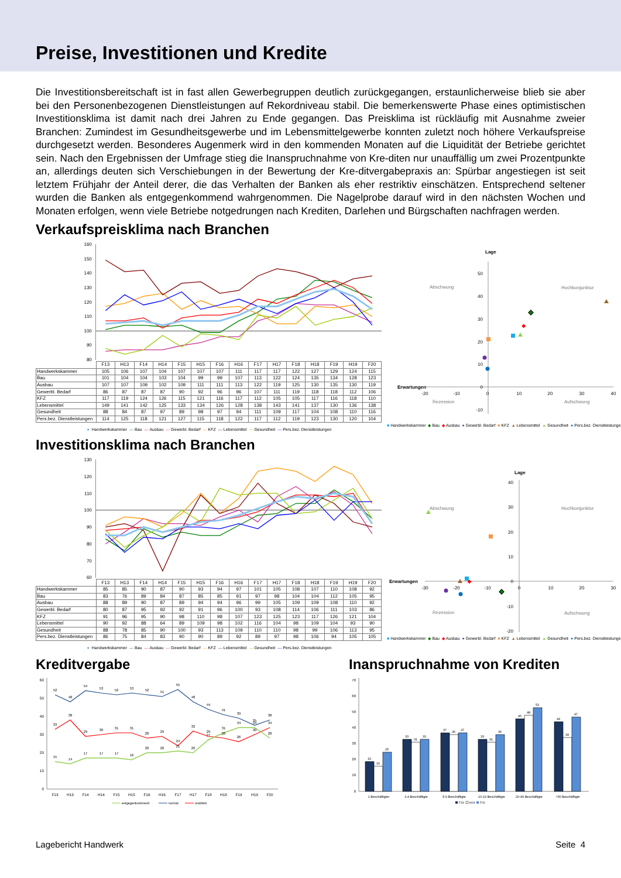Preise, Investitionen und Kredite
Die Investitionsbereitschaft ist in fast allen Gewerbegruppen deutlich zurückgegangen, erstaunlicherweise blieb sie aber bei den Personenbezogenen Dienstleistungen auf Rekordniveau stabil. Die bemerkenswerte Phase eines optimistischen Investitionsklima ist damit nach drei Jahren zu Ende gegangen. Das Preisklima ist rückläufig mit Ausnahme zweier Branchen: Zumindest im Gesundheitsgewerbe und im Lebensmittelgewerbe konnten zuletzt noch höhere Verkaufspreise durchgesetzt werden. Besonderes Augenmerk wird in den kommenden Monaten auf die Liquidität der Betriebe gerichtet sein. Nach den Ergebnissen der Umfrage stieg die Inanspruchnahme von Kre-diten nur unauffällig um zwei Prozentpunkte an, allerdings deuten sich Verschiebungen in der Bewertung der Kre-ditvergabepraxis an: Spürbar angestiegen ist seit letztem Frühjahr der Anteil derer, die das Verhalten der Banken als eher restriktiv einschätzen. Entsprechend seltener wurden die Banken als entgegenkommend wahrgenommen. Die Nagelprobe darauf wird in den nächsten Wochen und Monaten erfolgen, wenn viele Betriebe notgedrungen nach Krediten, Darlehen und Bürgschaften nachfragen werden.
Verkaufspreisklima nach Branchen
160
150
140
130
120
110
100
90
80
| | F13 | H13 | F14 | H14 | F15 | H15 | F16 | H16 | F17 | H17 | F18 | H18 | F19 | H19 | F20 |
| --- | --- | --- | --- | --- | --- | --- | --- | --- | --- | --- | --- | --- | --- | --- | --- |
| Handwerkskammer | 105 | 106 | 107 | 104 | 107 | 107 | 107 | 111 | 117 | 117 | 122 | 127 | 129 | 124 | 115 |
| Bau | 101 | 104 | 104 | 103 | 104 | 99 | 99 | 107 | 113 | 122 | 124 | 135 | 134 | 128 | 123 |
| Ausbau | 107 | 107 | 109 | 102 | 109 | 111 | 111 | 113 | 122 | 119 | 125 | 130 | 135 | 130 | 119 |
| Gewerbl. Bedarf | 86 | 87 | 87 | 87 | 90 | 92 | 96 | 96 | 107 | 111 | 119 | 118 | 118 | 112 | 106 |
| KFZ | 117 | 119 | 124 | 126 | 115 | 121 | 116 | 117 | 112 | 105 | 105 | 117 | 116 | 118 | 110 |
| Lebensmittel | 149 | 141 | 142 | 125 | 133 | 134 | 126 | 128 | 138 | 143 | 141 | 137 | 130 | 136 | 138 |
| Gesundheit | 88 | 84 | 87 | 97 | 89 | 98 | 97 | 94 | 111 | 109 | 117 | 104 | 108 | 110 | 116 |
| Pers.bez. Dienstleistungen | 114 | 125 | 118 | 121 | 127 | 115 | 118 | 122 | 117 | 112 | 119 | 123 | 130 | 120 | 104 |
● Handwerkskammer —Bau —Ausbau —Gewerbl. Bedarf —KFZ —Lebensmittel —Gesundheit —Pers.bez. Dienstleistungen
Lage
Erwartungen
Abschwung
Hochkonjunktur
Rezession
Aufschwung
50
40
30
20
10
0
-10
-20
-10
0
10
20
30
40
■Handwerkskammer ◆Bau ◆Ausbau ●Gewerbl. Bedarf ■KFZ ▲Lebensmittel ▲Gesundheit ●Pers.bez. Dienstleistungen
Investitionsklima nach Branchen
130
120
110
100
90
80
70
60
| | F13 | H13 | F14 | H14 | F15 | H15 | F16 | H16 | F17 | H17 | F18 | H18 | F19 | H19 | F20 |
| --- | --- | --- | --- | --- | --- | --- | --- | --- | --- | --- | --- | --- | --- | --- | --- |
| Handwerkskammer | 85 | 85 | 90 | 87 | 90 | 93 | 94 | 97 | 101 | 105 | 108 | 107 | 110 | 108 | 92 |
| Bau | 83 | 76 | 89 | 84 | 87 | 85 | 85 | 91 | 97 | 98 | 104 | 104 | 112 | 105 | 95 |
| Ausbau | 88 | 89 | 90 | 87 | 89 | 94 | 94 | 96 | 99 | 105 | 109 | 109 | 108 | 110 | 92 |
| Gewerbl. Bedarf | 80 | 87 | 95 | 92 | 92 | 91 | 96 | 100 | 93 | 108 | 114 | 106 | 111 | 103 | 86 |
| KFZ | 91 | 96 | 95 | 90 | 98 | 110 | 98 | 107 | 123 | 125 | 123 | 117 | 126 | 121 | 104 |
| Lebensmittel | 90 | 92 | 88 | 64 | 89 | 109 | 98 | 102 | 116 | 104 | 98 | 109 | 104 | 93 | 90 |
| Gesundheit | 88 | 78 | 85 | 90 | 100 | 93 | 113 | 109 | 110 | 110 | 98 | 99 | 106 | 113 | 95 |
| Pers.bez. Dienstleistungen | 86 | 75 | 84 | 83 | 90 | 90 | 89 | 92 | 89 | 97 | 98 | 106 | 94 | 105 | 105 |
● Handwerkskammer —Bau —Ausbau —Gewerbl. Bedarf —KFZ —Lebensmittel —Gesundheit —Pers.bez. Dienstleistungen
Lage
Erwartungen
Abschwung
Hochkonjunktur
Rezession
Aufschwung
40
30
20
10
0
-10
-20
-30
-20
-10
0
10
20
30
■Handwerkskammer ◆Bau ◆Ausbau ●Gewerbl. Bedarf ■KFZ ▲Lebensmittel ▲Gesundheit ●Pers.bez. Dienstleistungen
Kreditvergabe
60
50
40
30
20
10
0
F13
H13
F14
H14
F15
H15
F16
H16
F17
H17
F18
H18
F19
H19
F20
52
48
54
53
52
53
52
51
55
48
44
41
39
35
38
33
38
29
30
31
31
28
29
24
32
29
28
26
30
34
15
14
17
17
17
16
20
20
21
20
27
31
34
34
28
entgegenkommend
normal
restriktiv
Inanspruchnahme von Krediten
70
60
50
40
30
20
10
0
19
16
25
33
31
33
37
36
37
33
31
36
46
48
53
44
34
47
1 Beschäftigter
2-4 Beschäftigte
5-9 Beschäftigte
10-19 Beschäftigte
20-49 Beschäftigte
>50 Beschäftigte
F19
H19
F20
Lagebericht Handwerk Seite 4